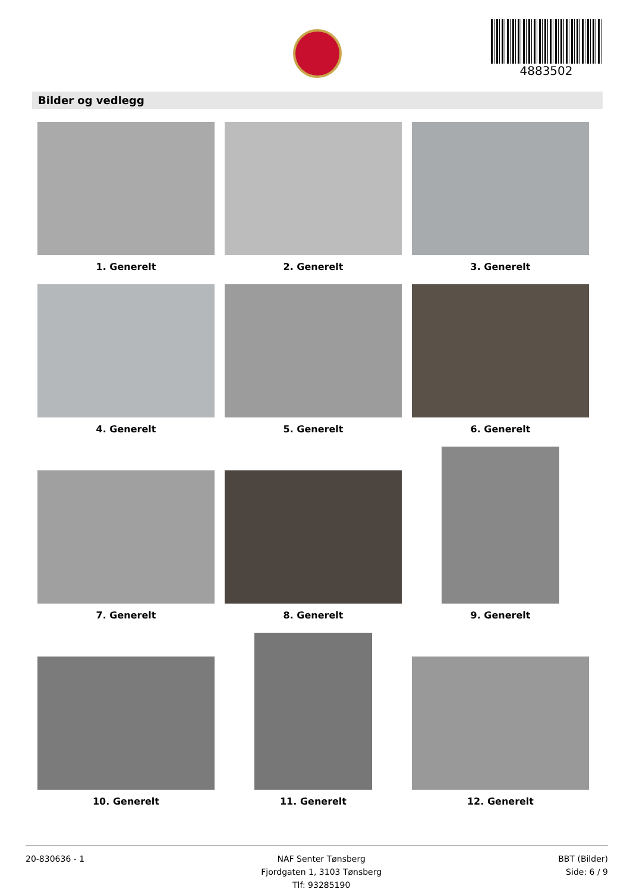4883502
Bilder og vedlegg
1. Generelt
2. Generelt
3. Generelt
4. Generelt
5. Generelt
6. Generelt
7. Generelt
8. Generelt
9. Generelt
10. Generelt
11. Generelt
12. Generelt
20-830636 - 1 NAF Senter Tønsberg
Fjordgaten 1, 3103 Tønsberg
Tlf: 93285190
BBT (Bilder)
Side: 6 / 9